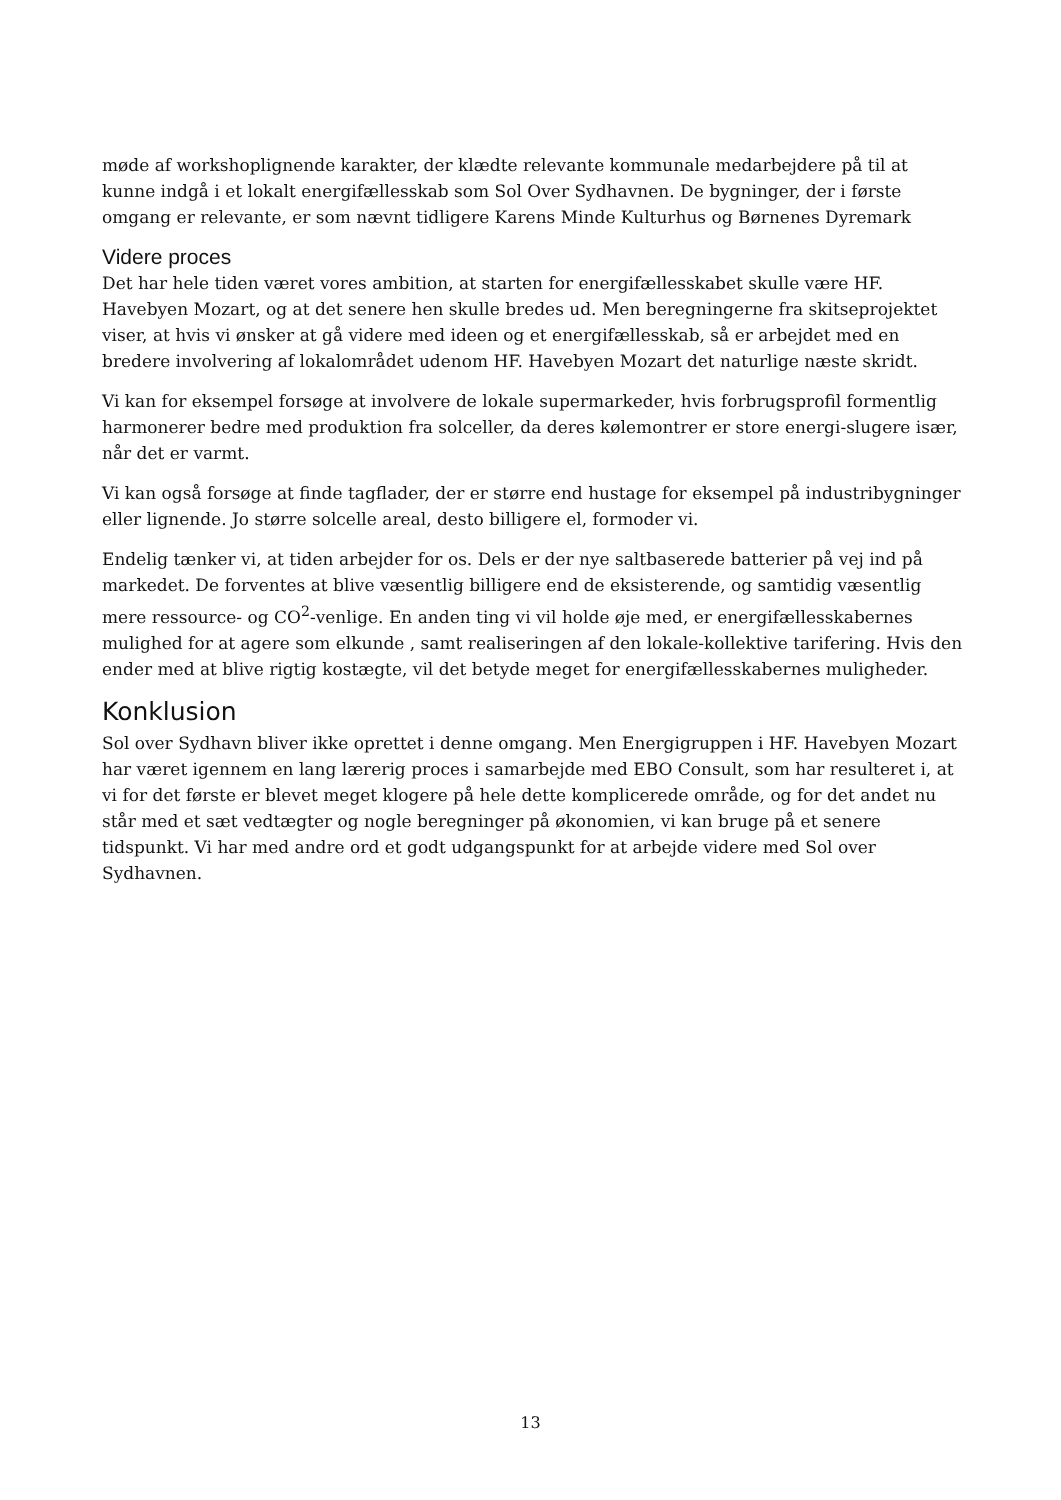møde af workshoplignende karakter, der klædte relevante kommunale medarbejdere på til at kunne indgå i et lokalt energifællesskab som Sol Over Sydhavnen. De bygninger, der i første omgang er relevante, er som nævnt tidligere Karens Minde Kulturhus og Børnenes Dyremark
Videre proces
Det har hele tiden været vores ambition, at starten for energifællesskabet skulle være HF. Havebyen Mozart, og at det senere hen skulle bredes ud. Men beregningerne fra skitseprojektet viser, at hvis vi ønsker at gå videre med ideen og et energifællesskab, så er arbejdet med en bredere involvering af lokalområdet udenom HF. Havebyen Mozart det naturlige næste skridt.
Vi kan for eksempel forsøge at involvere de lokale supermarkeder, hvis forbrugsprofil formentlig harmonerer bedre med produktion fra solceller, da deres kølemontrer er store energi-slugere især, når det er varmt.
Vi kan også forsøge at finde tagflader, der er større end hustage for eksempel på industribygninger eller lignende. Jo større solcelle areal, desto billigere el, formoder vi.
Endelig tænker vi, at tiden arbejder for os. Dels er der nye saltbaserede batterier på vej ind på markedet. De forventes at blive væsentlig billigere end de eksisterende, og samtidig væsentlig mere ressource- og CO<sup>2</sup>-venlige. En anden ting vi vil holde øje med, er energifællesskabernes mulighed for at agere som elkunde , samt realiseringen af den lokale-kollektive tarifering. Hvis den ender med at blive rigtig kostægte, vil det betyde meget for energifællesskabernes muligheder.
Konklusion
Sol over Sydhavn bliver ikke oprettet i denne omgang. Men Energigruppen i HF. Havebyen Mozart har været igennem en lang lærerig proces i samarbejde med EBO Consult, som har resulteret i, at vi for det første er blevet meget klogere på hele dette komplicerede område, og for det andet nu står med et sæt vedtægter og nogle beregninger på økonomien, vi kan bruge på et senere tidspunkt. Vi har med andre ord et godt udgangspunkt for at arbejde videre med Sol over Sydhavnen.
13